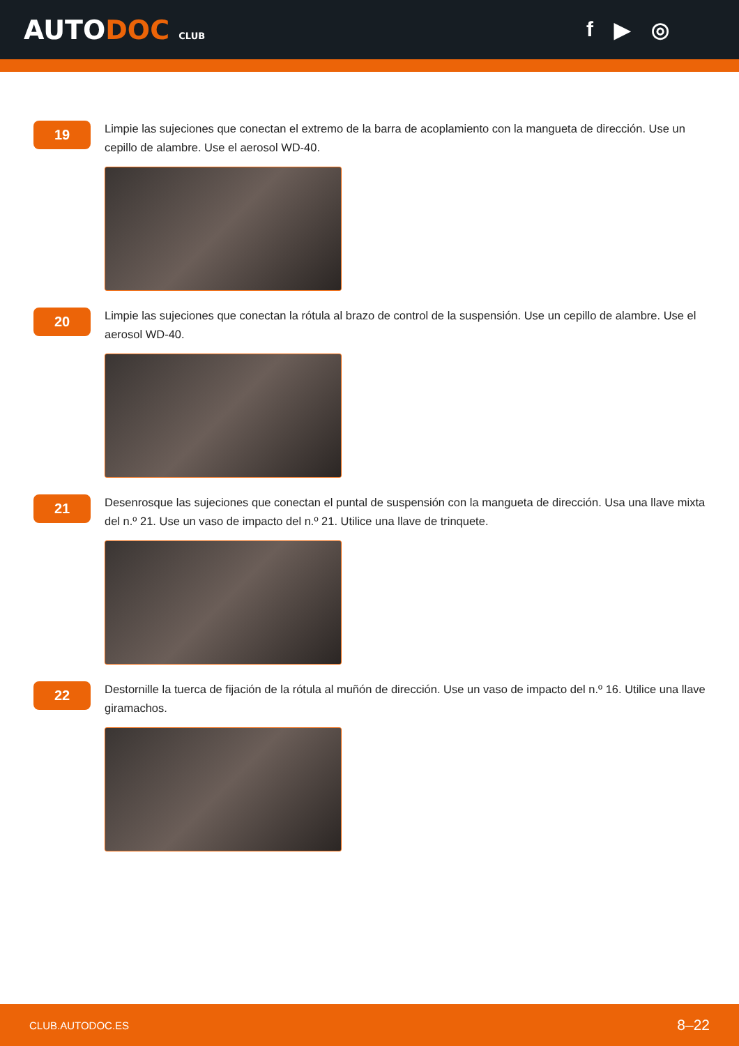AUTODOC CLUB
f ▶ ◎
19
Limpie las sujeciones que conectan el extremo de la barra de acoplamiento con la mangueta de dirección. Use un cepillo de alambre. Use el aerosol WD-40.
20
Limpie las sujeciones que conectan la rótula al brazo de control de la suspensión. Use un cepillo de alambre. Use el aerosol WD-40.
21
Desenrosque las sujeciones que conectan el puntal de suspensión con la mangueta de dirección. Usa una llave mixta del n.º 21. Use un vaso de impacto del n.º 21. Utilice una llave de trinquete.
22
Destornille la tuerca de fijación de la rótula al muñón de dirección. Use un vaso de impacto del n.º 16. Utilice una llave giramachos.
CLUB.AUTODOC.ES 8–22